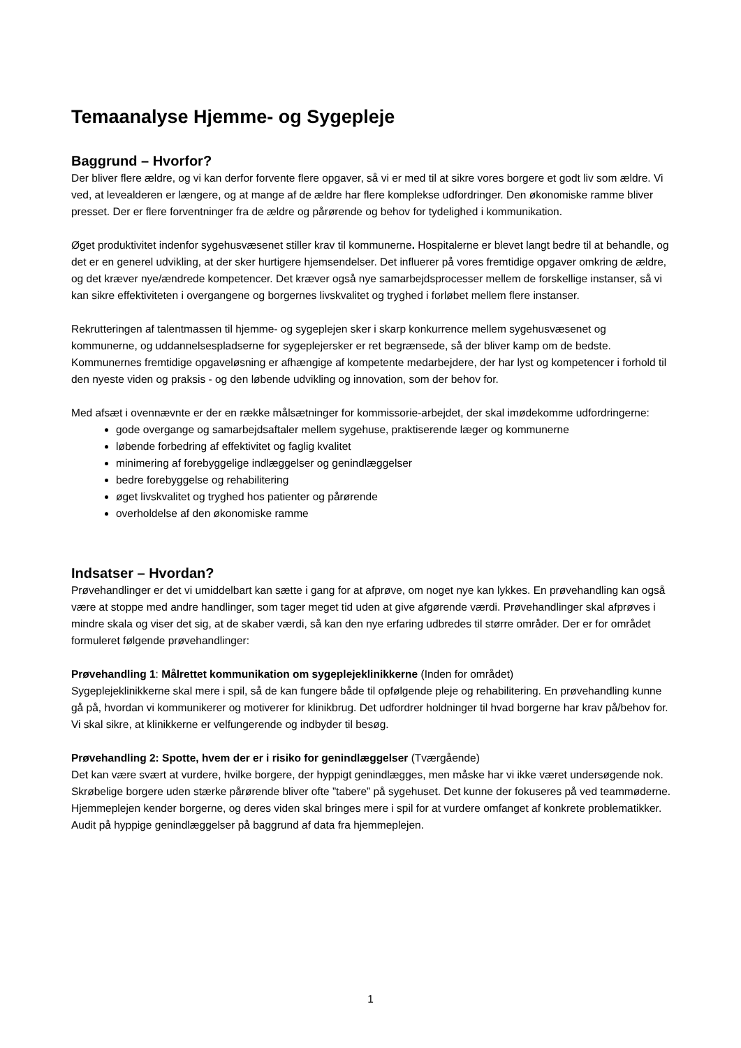Temaanalyse Hjemme- og Sygepleje
Baggrund – Hvorfor?
Der bliver flere ældre, og vi kan derfor forvente flere opgaver, så vi er med til at sikre vores borgere et godt liv som ældre. Vi ved, at levealderen er længere, og at mange af de ældre har flere komplekse udfordringer. Den økonomiske ramme bliver presset. Der er flere forventninger fra de ældre og pårørende og behov for tydelighed i kommunikation.
Øget produktivitet indenfor sygehusvæsenet stiller krav til kommunerne. Hospitalerne er blevet langt bedre til at behandle, og det er en generel udvikling, at der sker hurtigere hjemsendelser. Det influerer på vores fremtidige opgaver omkring de ældre, og det kræver nye/ændrede kompetencer. Det kræver også nye samarbejdsprocesser mellem de forskellige instanser, så vi kan sikre effektiviteten i overgangene og borgernes livskvalitet og tryghed i forløbet mellem flere instanser.
Rekrutteringen af talentmassen til hjemme- og sygeplejen sker i skarp konkurrence mellem sygehusvæsenet og kommunerne, og uddannelsespladserne for sygeplejersker er ret begrænsede, så der bliver kamp om de bedste. Kommunernes fremtidige opgaveløsning er afhængige af kompetente medarbejdere, der har lyst og kompetencer i forhold til den nyeste viden og praksis - og den løbende udvikling og innovation, som der behov for.
Med afsæt i ovennævnte er der en række målsætninger for kommissorie-arbejdet, der skal imødekomme udfordringerne:
gode overgange og samarbejdsaftaler mellem sygehuse, praktiserende læger og kommunerne
løbende forbedring af effektivitet og faglig kvalitet
minimering af forebyggelige indlæggelser og genindlæggelser
bedre forebyggelse og rehabilitering
øget livskvalitet og tryghed hos patienter og pårørende
overholdelse af den økonomiske ramme
Indsatser – Hvordan?
Prøvehandlinger er det vi umiddelbart kan sætte i gang for at afprøve, om noget nye kan lykkes. En prøvehandling kan også være at stoppe med andre handlinger, som tager meget tid uden at give afgørende værdi. Prøvehandlinger skal afprøves i mindre skala og viser det sig, at de skaber værdi, så kan den nye erfaring udbredes til større områder. Der er for området formuleret følgende prøvehandlinger:
Prøvehandling 1: Målrettet kommunikation om sygeplejeklinikkerne (Inden for området)
Sygeplejeklinikkerne skal mere i spil, så de kan fungere både til opfølgende pleje og rehabilitering. En prøvehandling kunne gå på, hvordan vi kommunikerer og motiverer for klinikbrug. Det udfordrer holdninger til hvad borgerne har krav på/behov for. Vi skal sikre, at klinikkerne er velfungerende og indbyder til besøg.
Prøvehandling 2: Spotte, hvem der er i risiko for genindlæggelser (Tværgående)
Det kan være svært at vurdere, hvilke borgere, der hyppigt genindlægges, men måske har vi ikke været undersøgende nok. Skrøbelige borgere uden stærke pårørende bliver ofte ”tabere” på sygehuset. Det kunne der fokuseres på ved teammøderne. Hjemmeplejen kender borgerne, og deres viden skal bringes mere i spil for at vurdere omfanget af konkrete problematikker.
Audit på hyppige genindlæggelser på baggrund af data fra hjemmeplejen.
1